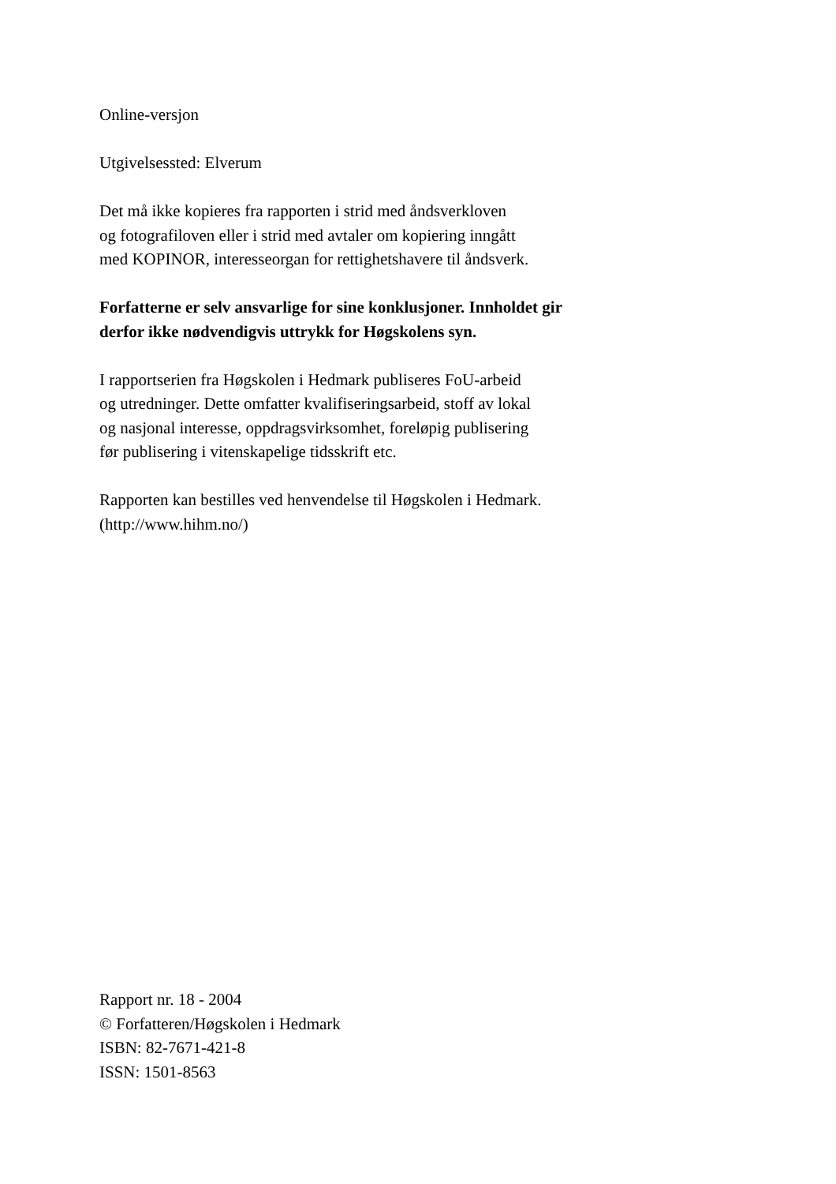Online-versjon
Utgivelsessted: Elverum
Det må ikke kopieres fra rapporten i strid med åndsverkloven
og fotografiloven eller i strid med avtaler om kopiering inngått
med KOPINOR, interesseorgan for rettighetshavere til åndsverk.
Forfatterne er selv ansvarlige for sine konklusjoner. Innholdet gir
derfor ikke nødvendigvis uttrykk for Høgskolens syn.
I rapportserien fra Høgskolen i Hedmark publiseres FoU-arbeid
og utredninger. Dette omfatter kvalifiseringsarbeid, stoff av lokal
og nasjonal interesse, oppdragsvirksomhet, foreløpig publisering
før publisering i vitenskapelige tidsskrift etc.
Rapporten kan bestilles ved henvendelse til Høgskolen i Hedmark.
(http://www.hihm.no/)
Rapport nr. 18 - 2004
© Forfatteren/Høgskolen i Hedmark
ISBN: 82-7671-421-8
ISSN: 1501-8563